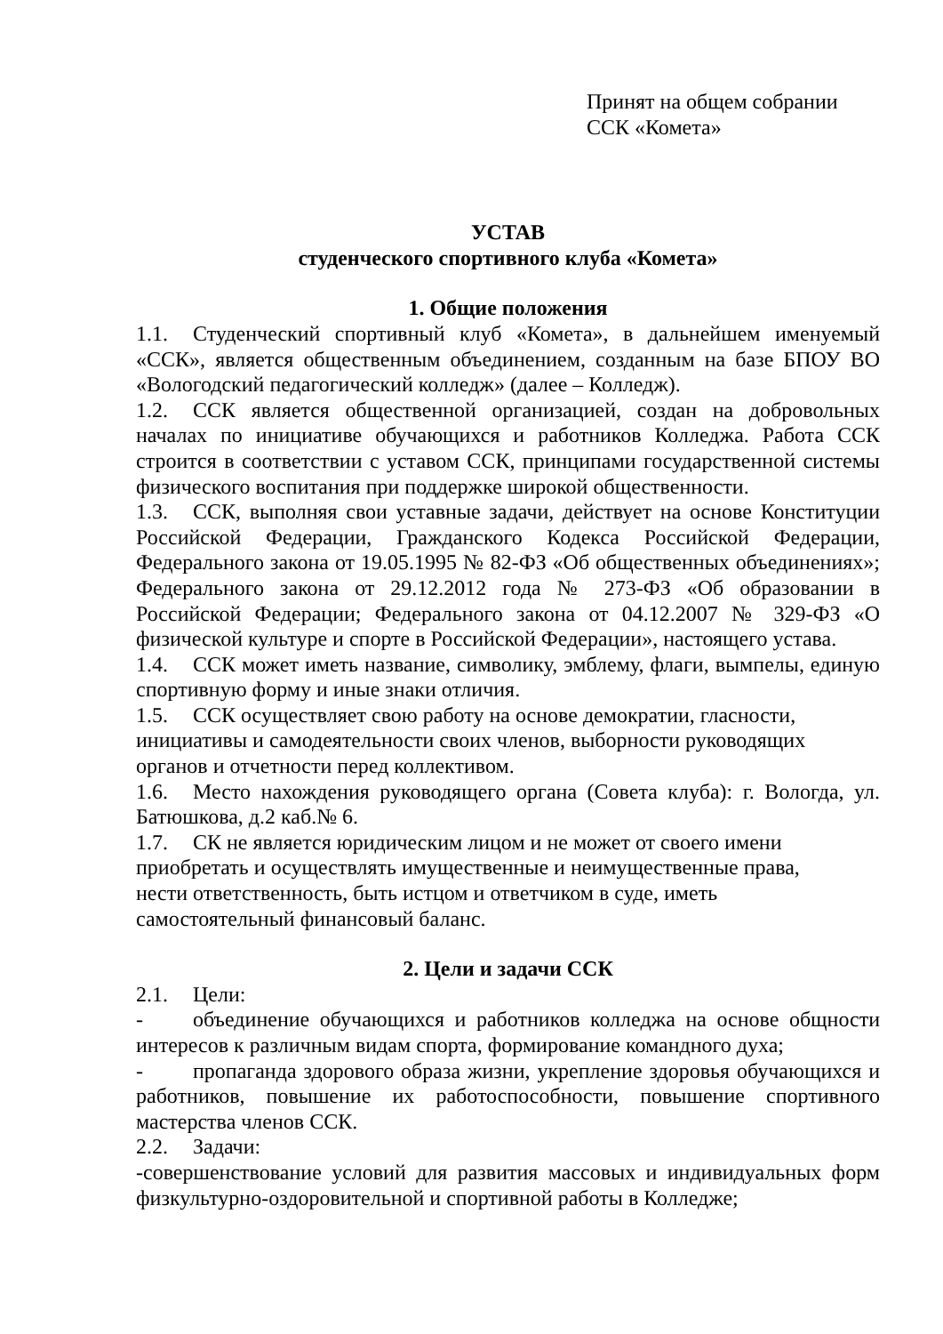Принят на общем собрании
ССК «Комета»
УСТАВ
студенческого спортивного клуба «Комета»
1. Общие положения
1.1. Студенческий спортивный клуб «Комета», в дальнейшем именуемый «ССК», является общественным объединением, созданным на базе БПОУ ВО «Вологодский педагогический колледж» (далее – Колледж).
1.2. ССК является общественной организацией, создан на добровольных началах по инициативе обучающихся и работников Колледжа. Работа ССК строится в соответствии с уставом ССК, принципами государственной системы физического воспитания при поддержке широкой общественности.
1.3. ССК, выполняя свои уставные задачи, действует на основе Конституции Российской Федерации, Гражданского Кодекса Российской Федерации, Федерального закона от 19.05.1995 № 82-ФЗ «Об общественных объединениях»; Федерального закона от 29.12.2012 года № 273-ФЗ «Об образовании в Российской Федерации; Федерального закона от 04.12.2007 № 329-ФЗ «О физической культуре и спорте в Российской Федерации», настоящего устава.
1.4. ССК может иметь название, символику, эмблему, флаги, вымпелы, единую спортивную форму и иные знаки отличия.
1.5. ССК осуществляет свою работу на основе демократии, гласности,
инициативы и самодеятельности своих членов, выборности руководящих
органов и отчетности перед коллективом.
1.6. Место нахождения руководящего органа (Совета клуба): г. Вологда, ул. Батюшкова, д.2 каб.№ 6.
1.7. СК не является юридическим лицом и не может от своего имени
приобретать и осуществлять имущественные и неимущественные права,
нести ответственность, быть истцом и ответчиком в суде, иметь
самостоятельный финансовый баланс.
2. Цели и задачи ССК
2.1. Цели:
- объединение обучающихся и работников колледжа на основе общности интересов к различным видам спорта, формирование командного духа;
- пропаганда здорового образа жизни, укрепление здоровья обучающихся и работников, повышение их работоспособности, повышение спортивного мастерства членов ССК.
2.2. Задачи:
-совершенствование условий для развития массовых и индивидуальных форм физкультурно-оздоровительной и спортивной работы в Колледже;